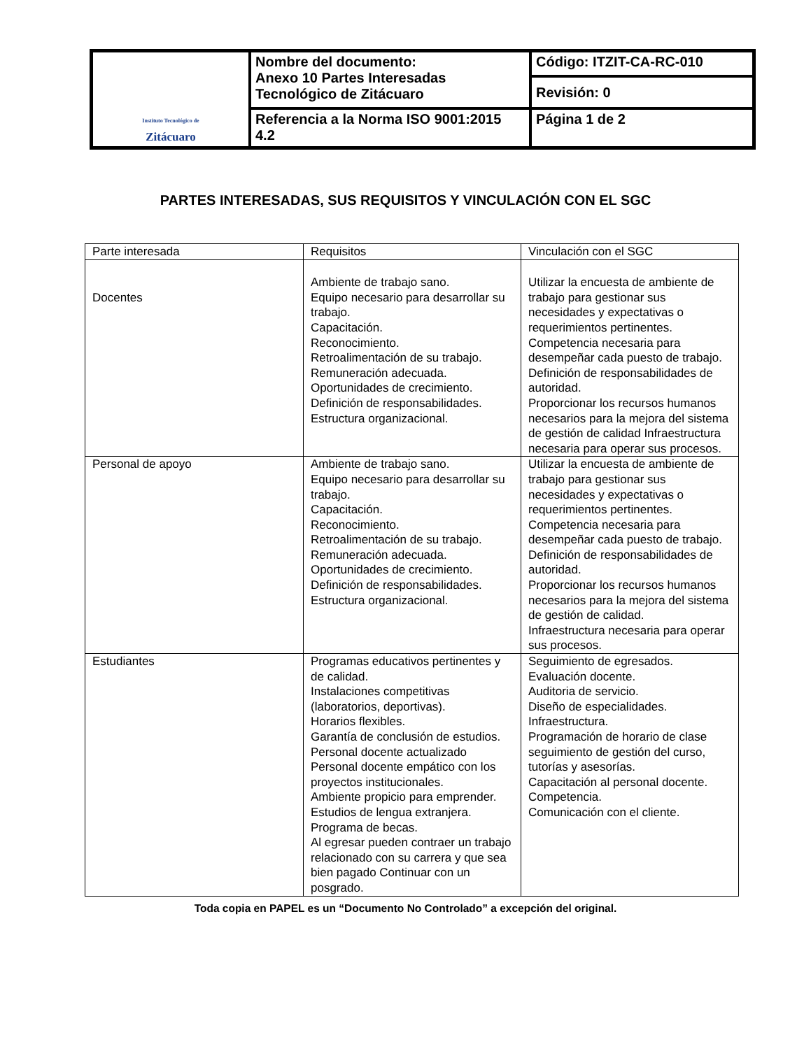| Instituto Tecnológico de Zitácuaro | Nombre del documento: Anexo 10 Partes Interesadas Tecnológico de Zitácuaro | Código: ITZIT-CA-RC-010 |
| | | Revisión: 0 |
| | Referencia a la Norma ISO 9001:2015 4.2 | Página 1 de 2 |
PARTES INTERESADAS, SUS REQUISITOS Y VINCULACIÓN CON EL SGC
| Parte interesada | Requisitos | Vinculación con el SGC |
| Docentes | Ambiente de trabajo sano. Equipo necesario para desarrollar su trabajo. Capacitación. Reconocimiento. Retroalimentación de su trabajo. Remuneración adecuada. Oportunidades de crecimiento. Definición de responsabilidades. Estructura organizacional. | Utilizar la encuesta de ambiente de trabajo para gestionar sus necesidades y expectativas o requerimientos pertinentes. Competencia necesaria para desempeñar cada puesto de trabajo. Definición de responsabilidades de autoridad. Proporcionar los recursos humanos necesarios para la mejora del sistema de gestión de calidad Infraestructura necesaria para operar sus procesos. |
| Personal de apoyo | Ambiente de trabajo sano. Equipo necesario para desarrollar su trabajo. Capacitación. Reconocimiento. Retroalimentación de su trabajo. Remuneración adecuada. Oportunidades de crecimiento. Definición de responsabilidades. Estructura organizacional. | Utilizar la encuesta de ambiente de trabajo para gestionar sus necesidades y expectativas o requerimientos pertinentes. Competencia necesaria para desempeñar cada puesto de trabajo. Definición de responsabilidades de autoridad. Proporcionar los recursos humanos necesarios para la mejora del sistema de gestión de calidad. Infraestructura necesaria para operar sus procesos. |
| Estudiantes | Programas educativos pertinentes y de calidad. Instalaciones competitivas (laboratorios, deportivas). Horarios flexibles. Garantía de conclusión de estudios. Personal docente actualizado Personal docente empático con los proyectos institucionales. Ambiente propicio para emprender. Estudios de lengua extranjera. Programa de becas. Al egresar pueden contraer un trabajo relacionado con su carrera y que sea bien pagado Continuar con un posgrado. | Seguimiento de egresados. Evaluación docente. Auditoria de servicio. Diseño de especialidades. Infraestructura. Programación de horario de clase seguimiento de gestión del curso, tutorías y asesorías. Capacitación al personal docente. Competencia. Comunicación con el cliente. |
Toda copia en PAPEL es un “Documento No Controlado” a excepción del original.